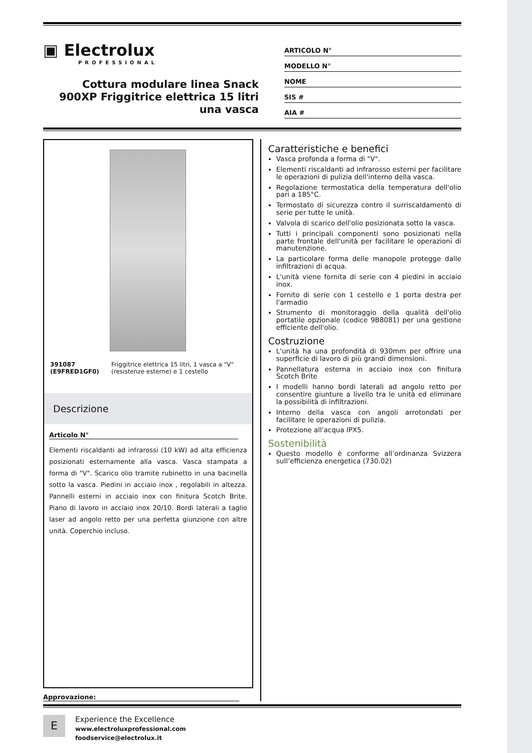▣ Electrolux
PROFESSIONAL
Cottura modulare linea Snack 900XP Friggitrice elettrica 15 litri una vasca
ARTICOLO N°
MODELLO N°
NOME
SIS #
AIA #
391087 (E9FRED1GF0) Friggitrice elettrica 15 litri, 1 vasca a "V" (resistenze esterne) e 1 cestello
Descrizione
Articolo N°
Elementi riscaldanti ad infrarossi (10 kW) ad alta efficienza posizionati esternamente alla vasca. Vasca stampata a forma di "V". Scarico olio tramite rubinetto in una bacinella sotto la vasca. Piedini in acciaio inox , regolabili in altezza. Pannelli esterni in acciaio inox con finitura Scotch Brite. Piano di lavoro in acciaio inox 20/10. Bordi laterali a taglio laser ad angolo retto per una perfetta giunzione con altre unità. Coperchio incluso.
Approvazione:
Caratteristiche e benefici
Vasca profonda a forma di "V".
Elementi riscaldanti ad infrarosso esterni per facilitare le operazioni di pulizia dell'interno della vasca.
Regolazione termostatica della temperatura dell'olio pari a 185°C.
Termostato di sicurezza contro il surriscaldamento di serie per tutte le unità.
Valvola di scarico dell'olio posizionata sotto la vasca.
Tutti i principali componenti sono posizionati nella parte frontale dell'unità per facilitare le operazioni di manutenzione.
La particolare forma delle manopole protegge dalle infiltrazioni di acqua.
L'unità viene fornita di serie con 4 piedini in acciaio inox.
Fornito di serie con 1 cestello e 1 porta destra per l'armadio
Strumento di monitoraggio della qualità dell'olio portatile opzionale (codice 9B8081) per una gestione efficiente dell'olio.
Costruzione
L'unità ha una profondità di 930mm per offrire una superficie di lavoro di più grandi dimensioni.
Pannellatura esterna in acciaio inox con finitura Scotch Brite
I modelli hanno bordi laterali ad angolo retto per consentire giunture a livello tra le unità ed eliminare la possibilità di infiltrazioni.
Interno della vasca con angoli arrotondati per facilitare le operazioni di pulizia.
Protezione all'acqua IPX5.
Sostenibilità
Questo modello è conforme all’ordinanza Svizzera sull’efficienza energetica (730.02)
E
Experience the Excellence
www.electroluxprofessional.com
foodservice@electrolux.it